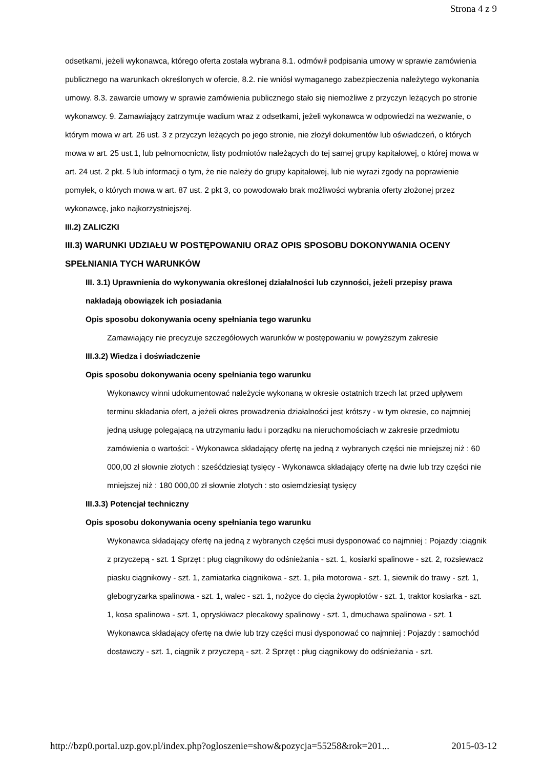Strona 4 z 9
odsetkami, jeżeli wykonawca, którego oferta została wybrana 8.1. odmówił podpisania umowy w sprawie zamówienia publicznego na warunkach określonych w ofercie, 8.2. nie wniósł wymaganego zabezpieczenia należytego wykonania umowy. 8.3. zawarcie umowy w sprawie zamówienia publicznego stało się niemożliwe z przyczyn leżących po stronie wykonawcy. 9. Zamawiający zatrzymuje wadium wraz z odsetkami, jeżeli wykonawca w odpowiedzi na wezwanie, o którym mowa w art. 26 ust. 3 z przyczyn leżących po jego stronie, nie złożył dokumentów lub oświadczeń, o których mowa w art. 25 ust.1, lub pełnomocnictw, listy podmiotów należących do tej samej grupy kapitałowej, o której mowa w art. 24 ust. 2 pkt. 5 lub informacji o tym, że nie należy do grupy kapitałowej, lub nie wyrazi zgody na poprawienie pomyłek, o których mowa w art. 87 ust. 2 pkt 3, co powodowało brak możliwości wybrania oferty złożonej przez wykonawcę, jako najkorzystniejszej.
III.2) ZALICZKI
III.3) WARUNKI UDZIAŁU W POSTĘPOWANIU ORAZ OPIS SPOSOBU DOKONYWANIA OCENY SPEŁNIANIA TYCH WARUNKÓW
III. 3.1) Uprawnienia do wykonywania określonej działalności lub czynności, jeżeli przepisy prawa nakładają obowiązek ich posiadania
Opis sposobu dokonywania oceny spełniania tego warunku
Zamawiający nie precyzuje szczegółowych warunków w postępowaniu w powyższym zakresie
III.3.2) Wiedza i doświadczenie
Opis sposobu dokonywania oceny spełniania tego warunku
Wykonawcy winni udokumentować należycie wykonaną w okresie ostatnich trzech lat przed upływem terminu składania ofert, a jeżeli okres prowadzenia działalności jest krótszy - w tym okresie, co najmniej jedną usługę polegającą na utrzymaniu ładu i porządku na nieruchomościach w zakresie przedmiotu zamówienia o wartości: - Wykonawca składający ofertę na jedną z wybranych części nie mniejszej niż : 60 000,00 zł słownie złotych : sześćdziesiąt tysięcy - Wykonawca składający ofertę na dwie lub trzy części nie mniejszej niż : 180 000,00 zł słownie złotych : sto osiemdziesiąt tysięcy
III.3.3) Potencjał techniczny
Opis sposobu dokonywania oceny spełniania tego warunku
Wykonawca składający ofertę na jedną z wybranych części musi dysponować co najmniej : Pojazdy :ciągnik z przyczepą - szt. 1 Sprzęt : pług ciągnikowy do odśnieżania - szt. 1, kosiarki spalinowe - szt. 2, rozsiewacz piasku ciągnikowy - szt. 1, zamiatarka ciągnikowa - szt. 1, piła motorowa - szt. 1, siewnik do trawy - szt. 1, glebogryzarka spalinowa - szt. 1, walec - szt. 1, nożyce do cięcia żywopłotów - szt. 1, traktor kosiarka - szt. 1, kosa spalinowa - szt. 1, opryskiwacz plecakowy spalinowy - szt. 1, dmuchawa spalinowa - szt. 1 Wykonawca składający ofertę na dwie lub trzy części musi dysponować co najmniej : Pojazdy : samochód dostawczy - szt. 1, ciągnik z przyczepą - szt. 2 Sprzęt : pług ciągnikowy do odśnieżania - szt.
http://bzp0.portal.uzp.gov.pl/index.php?ogloszenie=show&pozycja=55258&rok=201... 2015-03-12